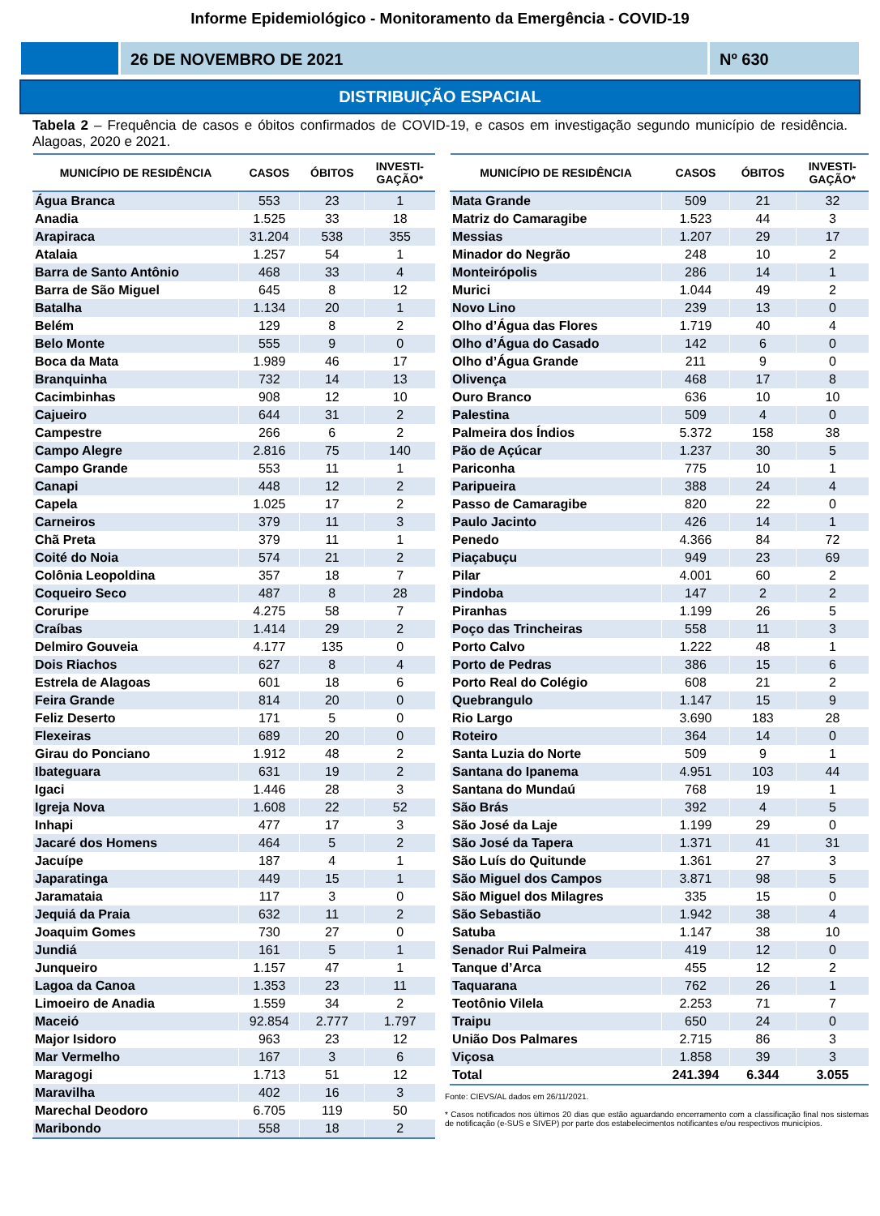Informe Epidemiológico - Monitoramento da Emergência - COVID-19
26 DE NOVEMBRO DE 2021 Nº 630
DISTRIBUIÇÃO ESPACIAL
Tabela 2 – Frequência de casos e óbitos confirmados de COVID-19, e casos em investigação segundo município de residência. Alagoas, 2020 e 2021.
| MUNICÍPIO DE RESIDÊNCIA | CASOS | ÓBITOS | INVESTI- GAÇÃO* |
| --- | --- | --- | --- |
| Água Branca | 553 | 23 | 1 |
| Anadia | 1.525 | 33 | 18 |
| Arapiraca | 31.204 | 538 | 355 |
| Atalaia | 1.257 | 54 | 1 |
| Barra de Santo Antônio | 468 | 33 | 4 |
| Barra de São Miguel | 645 | 8 | 12 |
| Batalha | 1.134 | 20 | 1 |
| Belém | 129 | 8 | 2 |
| Belo Monte | 555 | 9 | 0 |
| Boca da Mata | 1.989 | 46 | 17 |
| Branquinha | 732 | 14 | 13 |
| Cacimbinhas | 908 | 12 | 10 |
| Cajueiro | 644 | 31 | 2 |
| Campestre | 266 | 6 | 2 |
| Campo Alegre | 2.816 | 75 | 140 |
| Campo Grande | 553 | 11 | 1 |
| Canapi | 448 | 12 | 2 |
| Capela | 1.025 | 17 | 2 |
| Carneiros | 379 | 11 | 3 |
| Chã Preta | 379 | 11 | 1 |
| Coité do Noia | 574 | 21 | 2 |
| Colônia Leopoldina | 357 | 18 | 7 |
| Coqueiro Seco | 487 | 8 | 28 |
| Coruripe | 4.275 | 58 | 7 |
| Craíbas | 1.414 | 29 | 2 |
| Delmiro Gouveia | 4.177 | 135 | 0 |
| Dois Riachos | 627 | 8 | 4 |
| Estrela de Alagoas | 601 | 18 | 6 |
| Feira Grande | 814 | 20 | 0 |
| Feliz Deserto | 171 | 5 | 0 |
| Flexeiras | 689 | 20 | 0 |
| Girau do Ponciano | 1.912 | 48 | 2 |
| Ibateguara | 631 | 19 | 2 |
| Igaci | 1.446 | 28 | 3 |
| Igreja Nova | 1.608 | 22 | 52 |
| Inhapi | 477 | 17 | 3 |
| Jacaré dos Homens | 464 | 5 | 2 |
| Jacuípe | 187 | 4 | 1 |
| Japaratinga | 449 | 15 | 1 |
| Jaramataia | 117 | 3 | 0 |
| Jequiá da Praia | 632 | 11 | 2 |
| Joaquim Gomes | 730 | 27 | 0 |
| Jundiá | 161 | 5 | 1 |
| Junqueiro | 1.157 | 47 | 1 |
| Lagoa da Canoa | 1.353 | 23 | 11 |
| Limoeiro de Anadia | 1.559 | 34 | 2 |
| Maceió | 92.854 | 2.777 | 1.797 |
| Major Isidoro | 963 | 23 | 12 |
| Mar Vermelho | 167 | 3 | 6 |
| Maragogi | 1.713 | 51 | 12 |
| Maravilha | 402 | 16 | 3 |
| Marechal Deodoro | 6.705 | 119 | 50 |
| Maribondo | 558 | 18 | 2 |
| MUNICÍPIO DE RESIDÊNCIA | CASOS | ÓBITOS | INVESTI- GAÇÃO* |
| --- | --- | --- | --- |
| Mata Grande | 509 | 21 | 32 |
| Matriz do Camaragibe | 1.523 | 44 | 3 |
| Messias | 1.207 | 29 | 17 |
| Minador do Negrão | 248 | 10 | 2 |
| Monteirópolis | 286 | 14 | 1 |
| Murici | 1.044 | 49 | 2 |
| Novo Lino | 239 | 13 | 0 |
| Olho d’Água das Flores | 1.719 | 40 | 4 |
| Olho d’Água do Casado | 142 | 6 | 0 |
| Olho d’Água Grande | 211 | 9 | 0 |
| Olivença | 468 | 17 | 8 |
| Ouro Branco | 636 | 10 | 10 |
| Palestina | 509 | 4 | 0 |
| Palmeira dos Índios | 5.372 | 158 | 38 |
| Pão de Açúcar | 1.237 | 30 | 5 |
| Pariconha | 775 | 10 | 1 |
| Paripueira | 388 | 24 | 4 |
| Passo de Camaragibe | 820 | 22 | 0 |
| Paulo Jacinto | 426 | 14 | 1 |
| Penedo | 4.366 | 84 | 72 |
| Piaçabuçu | 949 | 23 | 69 |
| Pilar | 4.001 | 60 | 2 |
| Pindoba | 147 | 2 | 2 |
| Piranhas | 1.199 | 26 | 5 |
| Poço das Trincheiras | 558 | 11 | 3 |
| Porto Calvo | 1.222 | 48 | 1 |
| Porto de Pedras | 386 | 15 | 6 |
| Porto Real do Colégio | 608 | 21 | 2 |
| Quebrangulo | 1.147 | 15 | 9 |
| Rio Largo | 3.690 | 183 | 28 |
| Roteiro | 364 | 14 | 0 |
| Santa Luzia do Norte | 509 | 9 | 1 |
| Santana do Ipanema | 4.951 | 103 | 44 |
| Santana do Mundaú | 768 | 19 | 1 |
| São Brás | 392 | 4 | 5 |
| São José da Laje | 1.199 | 29 | 0 |
| São José da Tapera | 1.371 | 41 | 31 |
| São Luís do Quitunde | 1.361 | 27 | 3 |
| São Miguel dos Campos | 3.871 | 98 | 5 |
| São Miguel dos Milagres | 335 | 15 | 0 |
| São Sebastião | 1.942 | 38 | 4 |
| Satuba | 1.147 | 38 | 10 |
| Senador Rui Palmeira | 419 | 12 | 0 |
| Tanque d’Arca | 455 | 12 | 2 |
| Taquarana | 762 | 26 | 1 |
| Teotônio Vilela | 2.253 | 71 | 7 |
| Traipu | 650 | 24 | 0 |
| União Dos Palmares | 2.715 | 86 | 3 |
| Viçosa | 1.858 | 39 | 3 |
| Total | 241.394 | 6.344 | 3.055 |
Fonte: CIEVS/AL dados em 26/11/2021.
* Casos notificados nos últimos 20 dias que estão aguardando encerramento com a classificação final nos sistemas de notificação (e-SUS e SIVEP) por parte dos estabelecimentos notificantes e/ou respectivos municípios.